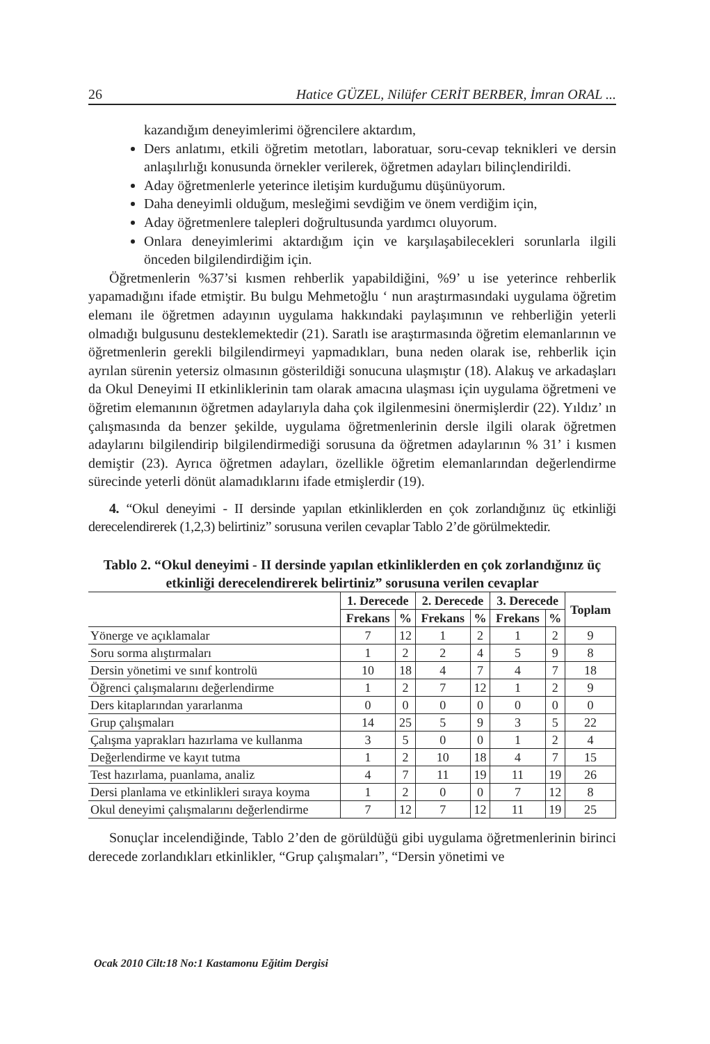26 Hatice GÜZEL, Nilüfer CERİT BERBER, İmran ORAL ...
kazandığım deneyimlerimi öğrencilere aktardım,
Ders anlatımı, etkili öğretim metotları, laboratuar, soru-cevap teknikleri ve dersin anlaşılırlığı konusunda örnekler verilerek, öğretmen adayları bilinçlendirildi.
Aday öğretmenlerle yeterince iletişim kurduğumu düşünüyorum.
Daha deneyimli olduğum, mesleğimi sevdiğim ve önem verdiğim için,
Aday öğretmenlere talepleri doğrultusunda yardımcı oluyorum.
Onlara deneyimlerimi aktardığım için ve karşılaşabilecekleri sorunlarla ilgili önceden bilgilendirdiğim için.
Öğretmenlerin %37’si kısmen rehberlik yapabildiğini, %9’ u ise yeterince rehberlik yapamadığını ifade etmiştir. Bu bulgu Mehmetoğlu ‘ nun araştırmasındaki uygulama öğretim elemanı ile öğretmen adayının uygulama hakkındaki paylaşımının ve rehberliğin yeterli olmadığı bulgusunu desteklemektedir (21). Saratlı ise araştırmasında öğretim elemanlarının ve öğretmenlerin gerekli bilgilendirmeyi yapmadıkları, buna neden olarak ise, rehberlik için ayrılan sürenin yetersiz olmasının gösterildiği sonucuna ulaşmıştır (18). Alakuş ve arkadaşları da Okul Deneyimi II etkinliklerinin tam olarak amacına ulaşması için uygulama öğretmeni ve öğretim elemanının öğretmen adaylarıyla daha çok ilgilenmesini önermişlerdir (22). Yıldız’ ın çalışmasında da benzer şekilde, uygulama öğretmenlerinin dersle ilgili olarak öğretmen adaylarını bilgilendirip bilgilendirmediği sorusuna da öğretmen adaylarının % 31’ i kısmen demiştir (23). Ayrıca öğretmen adayları, özellikle öğretim elemanlarından değerlendirme sürecinde yeterli dönüt alamadıklarını ifade etmişlerdir (19).
4. “Okul deneyimi - II dersinde yapılan etkinliklerden en çok zorlandığınız üç etkinliği derecelendirerek (1,2,3) belirtiniz” sorusuna verilen cevaplar Tablo 2’de görülmektedir.
Tablo 2. “Okul deneyimi - II dersinde yapılan etkinliklerden en çok zorlandığınız üç etkinliği derecelendirerek belirtiniz” sorusuna verilen cevaplar
| | 1. Derecede | | 2. Derecede | | 3. Derecede | | Toplam |
| --- | --- | --- | --- | --- | --- | --- | --- |
| | Frekans | % | Frekans | % | Frekans | % | |
| Yönerge ve açıklamalar | 7 | 12 | 1 | 2 | 1 | 2 | 9 |
| Soru sorma alıştırmaları | 1 | 2 | 2 | 4 | 5 | 9 | 8 |
| Dersin yönetimi ve sınıf kontrolü | 10 | 18 | 4 | 7 | 4 | 7 | 18 |
| Öğrenci çalışmalarını değerlendirme | 1 | 2 | 7 | 12 | 1 | 2 | 9 |
| Ders kitaplarından yararlanma | 0 | 0 | 0 | 0 | 0 | 0 | 0 |
| Grup çalışmaları | 14 | 25 | 5 | 9 | 3 | 5 | 22 |
| Çalışma yaprakları hazırlama ve kullanma | 3 | 5 | 0 | 0 | 1 | 2 | 4 |
| Değerlendirme ve kayıt tutma | 1 | 2 | 10 | 18 | 4 | 7 | 15 |
| Test hazırlama, puanlama, analiz | 4 | 7 | 11 | 19 | 11 | 19 | 26 |
| Dersi planlama ve etkinlikleri sıraya koyma | 1 | 2 | 0 | 0 | 7 | 12 | 8 |
| Okul deneyimi çalışmalarını değerlendirme | 7 | 12 | 7 | 12 | 11 | 19 | 25 |
Sonuçlar incelendiğinde, Tablo 2’den de görüldüğü gibi uygulama öğretmenlerinin birinci derecede zorlandıkları etkinlikler, “Grup çalışmaları”, “Dersin yönetimi ve
Ocak 2010 Cilt:18 No:1 Kastamonu Eğitim Dergisi